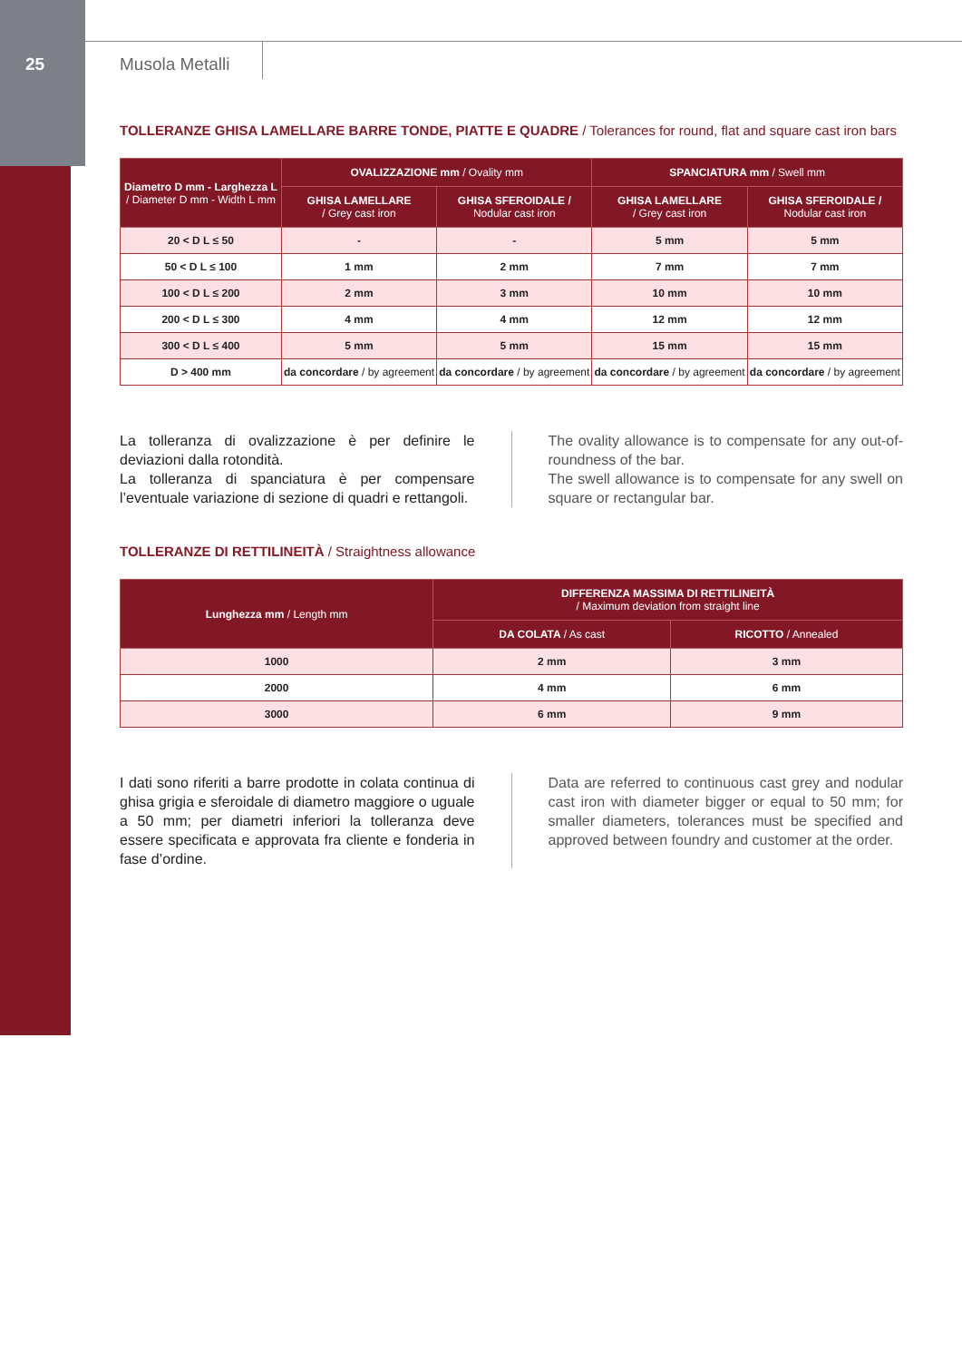25 Musola Metalli
TOLLERANZE GHISA LAMELLARE BARRE TONDE, PIATTE E QUADRE / Tolerances for round, flat and square cast iron bars
| Diametro D mm - Larghezza L / Diameter D mm - Width L mm | OVALIZZAZIONE mm / Ovality mm | | SPANCIATURA mm / Swell mm | |
| --- | --- | --- | --- | --- |
| | GHISA LAMELLARE / Grey cast iron | GHISA SFEROIDALE / Nodular cast iron | GHISA LAMELLARE / Grey cast iron | GHISA SFEROIDALE / Nodular cast iron |
| 20 < D L ≤ 50 | - | - | 5 mm | 5 mm |
| 50 < D L ≤ 100 | 1 mm | 2 mm | 7 mm | 7 mm |
| 100 < D L ≤ 200 | 2 mm | 3 mm | 10 mm | 10 mm |
| 200 < D L ≤ 300 | 4 mm | 4 mm | 12 mm | 12 mm |
| 300 < D L ≤ 400 | 5 mm | 5 mm | 15 mm | 15 mm |
| D > 400 mm | da concordare / by agreement | da concordare / by agreement | da concordare / by agreement | da concordare / by agreement |
La tolleranza di ovalizzazione è per definire le deviazioni dalla rotondità.
La tolleranza di spanciatura è per compensare l’eventuale variazione di sezione di quadri e rettangoli.
The ovality allowance is to compensate for any out-of-roundness of the bar.
The swell allowance is to compensate for any swell on square or rectangular bar.
TOLLERANZE DI RETTILINEITÀ / Straightness allowance
| Lunghezza mm / Length mm | DIFFERENZA MASSIMA DI RETTILINEITÀ / Maximum deviation from straight line | |
| --- | --- | --- |
| | DA COLATA / As cast | RICOTTO / Annealed |
| 1000 | 2 mm | 3 mm |
| 2000 | 4 mm | 6 mm |
| 3000 | 6 mm | 9 mm |
I dati sono riferiti a barre prodotte in colata continua di ghisa grigia e sferoidale di diametro maggiore o uguale a 50 mm; per diametri inferiori la tolleranza deve essere specificata e approvata fra cliente e fonderia in fase d’ordine.
Data are referred to continuous cast grey and nodular cast iron with diameter bigger or equal to 50 mm; for smaller diameters, tolerances must be specified and approved between foundry and customer at the order.